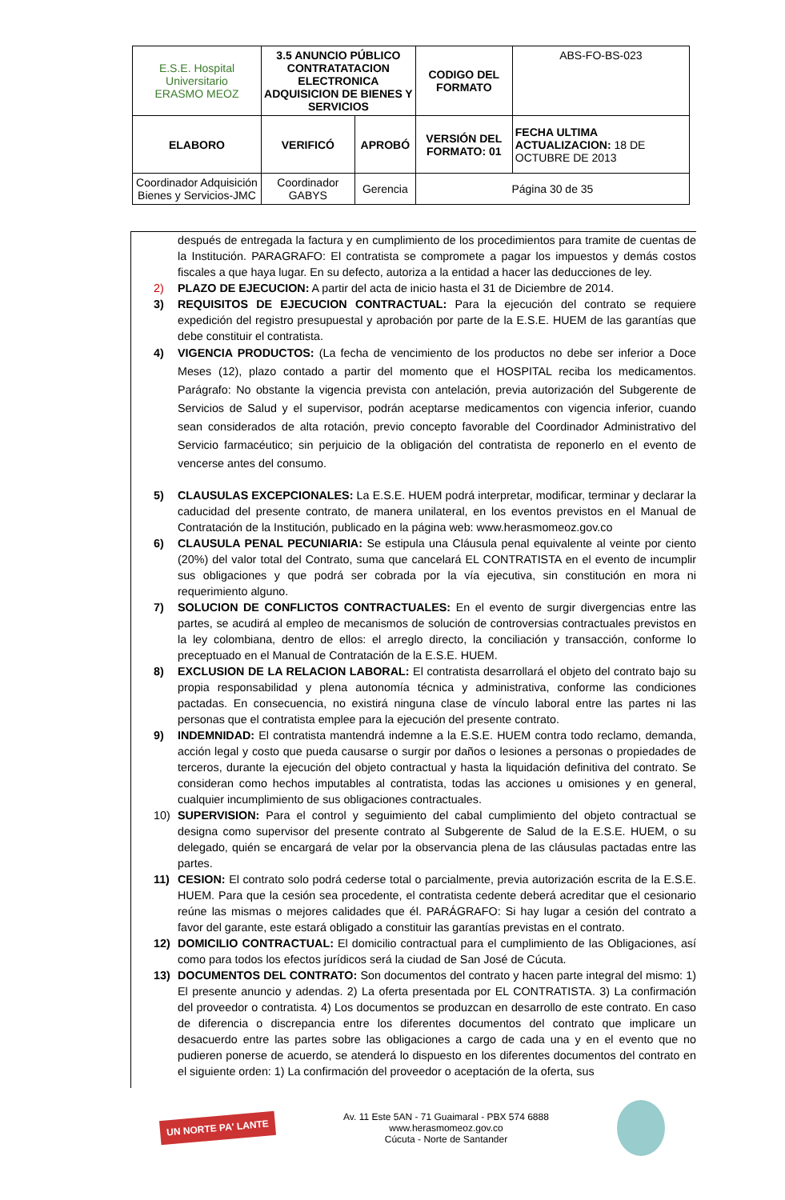| E.S.E. Hospital Universitario ERASMO MEOZ | 3.5 ANUNCIO PÚBLICO CONTRATATACION ELECTRONICA ADQUISICION DE BIENES Y SERVICIOS | | CODIGO DEL FORMATO | ABS-FO-BS-023 |
| ELABORO | VERIFICÓ | APROBÓ | VERSIÓN DEL FORMATO: 01 | FECHA ULTIMA ACTUALIZACION: 18 DE OCTUBRE DE 2013 |
| Coordinador Adquisición Bienes y Servicios-JMC | Coordinador GABYS | Gerencia | Página 30 de 35 | |
después de entregada la factura y en cumplimiento de los procedimientos para tramite de cuentas de la Institución. PARAGRAFO: El contratista se compromete a pagar los impuestos y demás costos fiscales a que haya lugar. En su defecto, autoriza a la entidad a hacer las deducciones de ley.
2) PLAZO DE EJECUCION: A partir del acta de inicio hasta el 31 de Diciembre de 2014.
3) REQUISITOS DE EJECUCION CONTRACTUAL: Para la ejecución del contrato se requiere expedición del registro presupuestal y aprobación por parte de la E.S.E. HUEM de las garantías que debe constituir el contratista.
4) VIGENCIA PRODUCTOS: (La fecha de vencimiento de los productos no debe ser inferior a Doce Meses (12), plazo contado a partir del momento que el HOSPITAL reciba los medicamentos. Parágrafo: No obstante la vigencia prevista con antelación, previa autorización del Subgerente de Servicios de Salud y el supervisor, podrán aceptarse medicamentos con vigencia inferior, cuando sean considerados de alta rotación, previo concepto favorable del Coordinador Administrativo del Servicio farmacéutico; sin perjuicio de la obligación del contratista de reponerlo en el evento de vencerse antes del consumo.
5) CLAUSULAS EXCEPCIONALES: La E.S.E. HUEM podrá interpretar, modificar, terminar y declarar la caducidad del presente contrato, de manera unilateral, en los eventos previstos en el Manual de Contratación de la Institución, publicado en la página web: www.herasmomeoz.gov.co
6) CLAUSULA PENAL PECUNIARIA: Se estipula una Cláusula penal equivalente al veinte por ciento (20%) del valor total del Contrato, suma que cancelará EL CONTRATISTA en el evento de incumplir sus obligaciones y que podrá ser cobrada por la vía ejecutiva, sin constitución en mora ni requerimiento alguno.
7) SOLUCION DE CONFLICTOS CONTRACTUALES: En el evento de surgir divergencias entre las partes, se acudirá al empleo de mecanismos de solución de controversias contractuales previstos en la ley colombiana, dentro de ellos: el arreglo directo, la conciliación y transacción, conforme lo preceptuado en el Manual de Contratación de la E.S.E. HUEM.
8) EXCLUSION DE LA RELACION LABORAL: El contratista desarrollará el objeto del contrato bajo su propia responsabilidad y plena autonomía técnica y administrativa, conforme las condiciones pactadas. En consecuencia, no existirá ninguna clase de vínculo laboral entre las partes ni las personas que el contratista emplee para la ejecución del presente contrato.
9) INDEMNIDAD: El contratista mantendrá indemne a la E.S.E. HUEM contra todo reclamo, demanda, acción legal y costo que pueda causarse o surgir por daños o lesiones a personas o propiedades de terceros, durante la ejecución del objeto contractual y hasta la liquidación definitiva del contrato. Se consideran como hechos imputables al contratista, todas las acciones u omisiones y en general, cualquier incumplimiento de sus obligaciones contractuales.
10) SUPERVISION: Para el control y seguimiento del cabal cumplimiento del objeto contractual se designa como supervisor del presente contrato al Subgerente de Salud de la E.S.E. HUEM, o su delegado, quién se encargará de velar por la observancia plena de las cláusulas pactadas entre las partes.
11) CESION: El contrato solo podrá cederse total o parcialmente, previa autorización escrita de la E.S.E. HUEM. Para que la cesión sea procedente, el contratista cedente deberá acreditar que el cesionario reúne las mismas o mejores calidades que él. PARÁGRAFO: Si hay lugar a cesión del contrato a favor del garante, este estará obligado a constituir las garantías previstas en el contrato.
12) DOMICILIO CONTRACTUAL: El domicilio contractual para el cumplimiento de las Obligaciones, así como para todos los efectos jurídicos será la ciudad de San José de Cúcuta.
13) DOCUMENTOS DEL CONTRATO: Son documentos del contrato y hacen parte integral del mismo: 1) El presente anuncio y adendas. 2) La oferta presentada por EL CONTRATISTA. 3) La confirmación del proveedor o contratista. 4) Los documentos se produzcan en desarrollo de este contrato. En caso de diferencia o discrepancia entre los diferentes documentos del contrato que implicare un desacuerdo entre las partes sobre las obligaciones a cargo de cada una y en el evento que no pudieren ponerse de acuerdo, se atenderá lo dispuesto en los diferentes documentos del contrato en el siguiente orden: 1) La confirmación del proveedor o aceptación de la oferta, sus
UN NORTE PA' LANTE
Av. 11 Este 5AN - 71 Guaimaral - PBX 574 6888
www.herasmomeoz.gov.co
Cúcuta - Norte de Santander